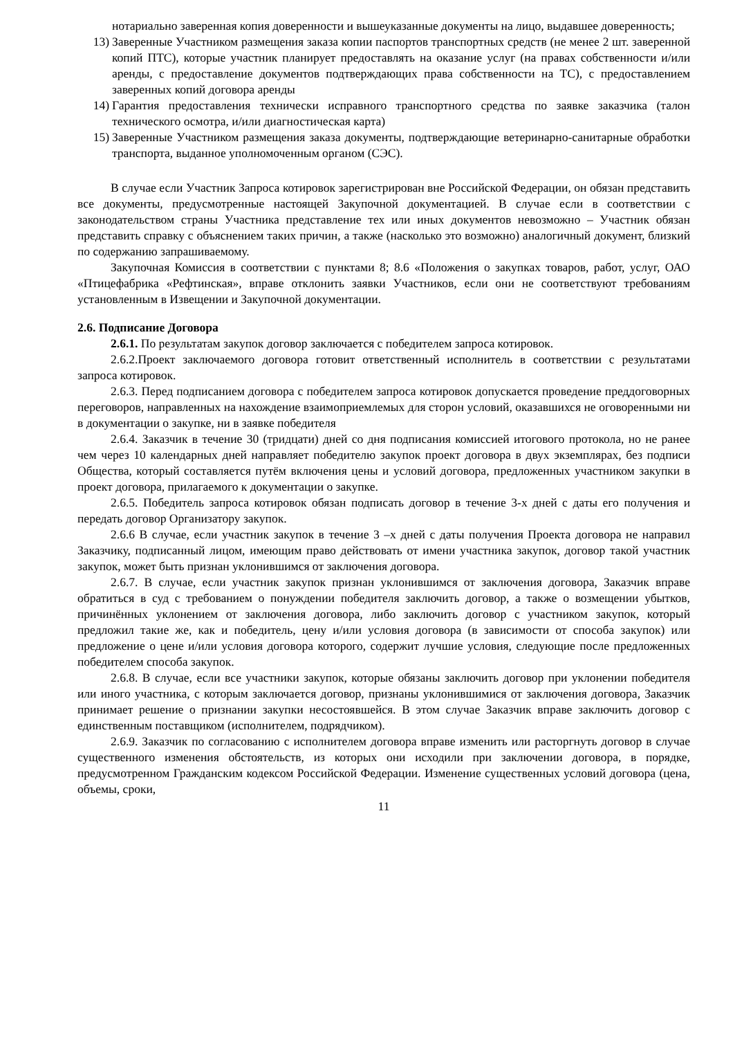нотариально заверенная копия доверенности и вышеуказанные документы на лицо, выдавшее доверенность;
13) Заверенные Участником размещения заказа копии паспортов транспортных средств (не менее 2 шт. заверенной копий ПТС), которые участник планирует предоставлять на оказание услуг (на правах собственности и/или аренды, с предоставление документов подтверждающих права собственности на ТС), с предоставлением заверенных копий договора аренды
14) Гарантия предоставления технически исправного транспортного средства по заявке заказчика (талон технического осмотра, и/или диагностическая карта)
15) Заверенные Участником размещения заказа документы, подтверждающие ветеринарно-санитарные обработки транспорта, выданное уполномоченным органом (СЭС).
В случае если Участник Запроса котировок зарегистрирован вне Российской Федерации, он обязан представить все документы, предусмотренные настоящей Закупочной документацией. В случае если в соответствии с законодательством страны Участника представление тех или иных документов невозможно – Участник обязан представить справку с объяснением таких причин, а также (насколько это возможно) аналогичный документ, близкий по содержанию запрашиваемому.
Закупочная Комиссия в соответствии с пунктами 8; 8.6 «Положения о закупках товаров, работ, услуг, ОАО «Птицефабрика «Рефтинская», вправе отклонить заявки Участников, если они не соответствуют требованиям установленным в Извещении и Закупочной документации.
2.6. Подписание Договора
2.6.1. По результатам закупок договор заключается с победителем запроса котировок.
2.6.2.Проект заключаемого договора готовит ответственный исполнитель в соответствии с результатами запроса котировок.
2.6.3. Перед подписанием договора с победителем запроса котировок допускается проведение преддоговорных переговоров, направленных на нахождение взаимоприемлемых для сторон условий, оказавшихся не оговоренными ни в документации о закупке, ни в заявке победителя
2.6.4. Заказчик в течение 30 (тридцати) дней со дня подписания комиссией итогового протокола, но не ранее чем через 10 календарных дней направляет победителю закупок проект договора в двух экземплярах, без подписи Общества, который составляется путём включения цены и условий договора, предложенных участником закупки в проект договора, прилагаемого к документации о закупке.
2.6.5. Победитель запроса котировок обязан подписать договор в течение 3-х дней с даты его получения и передать договор Организатору закупок.
2.6.6 В случае, если участник закупок в течение 3 –х дней с даты получения Проекта договора не направил Заказчику, подписанный лицом, имеющим право действовать от имени участника закупок, договор такой участник закупок, может быть признан уклонившимся от заключения договора.
2.6.7. В случае, если участник закупок признан уклонившимся от заключения договора, Заказчик вправе обратиться в суд с требованием о понуждении победителя заключить договор, а также о возмещении убытков, причинённых уклонением от заключения договора, либо заключить договор с участником закупок, который предложил такие же, как и победитель, цену и/или условия договора (в зависимости от способа закупок) или предложение о цене и/или условия договора которого, содержит лучшие условия, следующие после предложенных победителем способа закупок.
2.6.8. В случае, если все участники закупок, которые обязаны заключить договор при уклонении победителя или иного участника, с которым заключается договор, признаны уклонившимися от заключения договора, Заказчик принимает решение о признании закупки несостоявшейся. В этом случае Заказчик вправе заключить договор с единственным поставщиком (исполнителем, подрядчиком).
2.6.9. Заказчик по согласованию с исполнителем договора вправе изменить или расторгнуть договор в случае существенного изменения обстоятельств, из которых они исходили при заключении договора, в порядке, предусмотренном Гражданским кодексом Российской Федерации. Изменение существенных условий договора (цена, объемы, сроки,
11